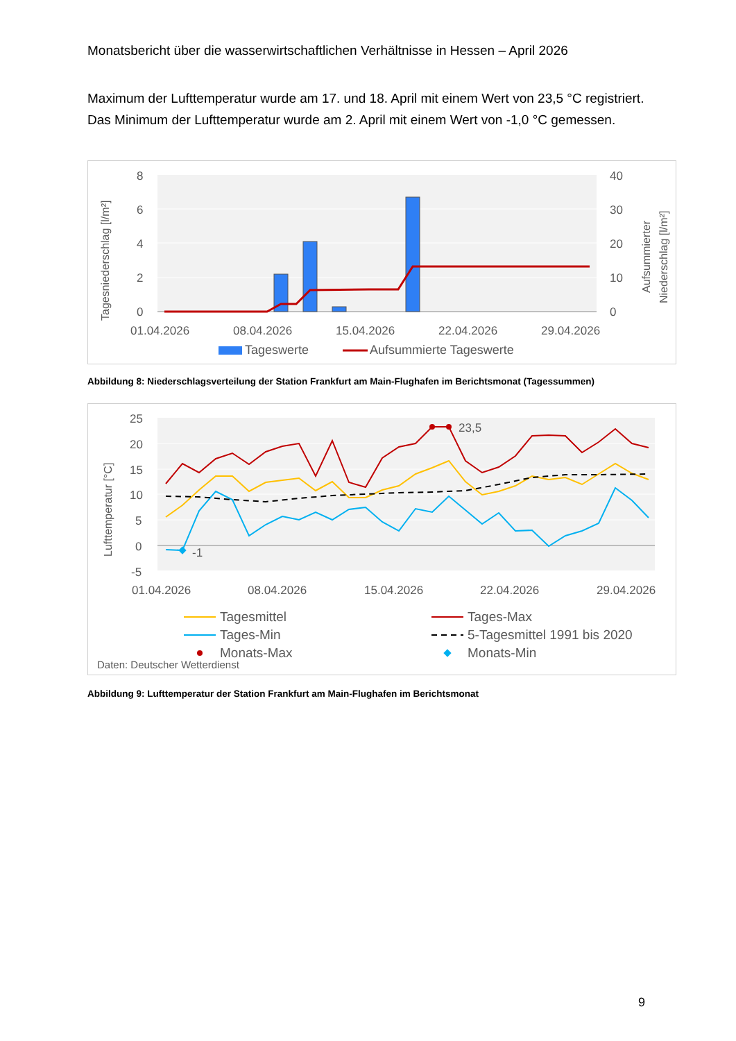Monatsbericht über die wasserwirtschaftlichen Verhältnisse in Hessen – April 2026
Maximum der Lufttemperatur wurde am 17. und 18. April mit einem Wert von 23,5 °C registriert. Das Minimum der Lufttemperatur wurde am 2. April mit einem Wert von -1,0 °C gemessen.
8
6
4
2
0
40
30
20
10
0
01.04.2026
08.04.2026
15.04.2026
22.04.2026
29.04.2026
Tagesniederschlag [l/m²]
Aufsummierter
Niederschlag [l/m²]
Tageswerte
Aufsummierte Tageswerte
Abbildung 8: Niederschlagsverteilung der Station Frankfurt am Main-Flughafen im Berichtsmonat (Tagessummen)
25
20
15
10
5
0
-5
01.04.2026
08.04.2026
15.04.2026
22.04.2026
29.04.2026
Lufttemperatur [°C]
23,5
-1
Tagesmittel
Tages-Max
Tages-Min
5-Tagesmittel 1991 bis 2020
Monats-Max
Monats-Min
Daten: Deutscher Wetterdienst
Abbildung 9: Lufttemperatur der Station Frankfurt am Main-Flughafen im Berichtsmonat
9